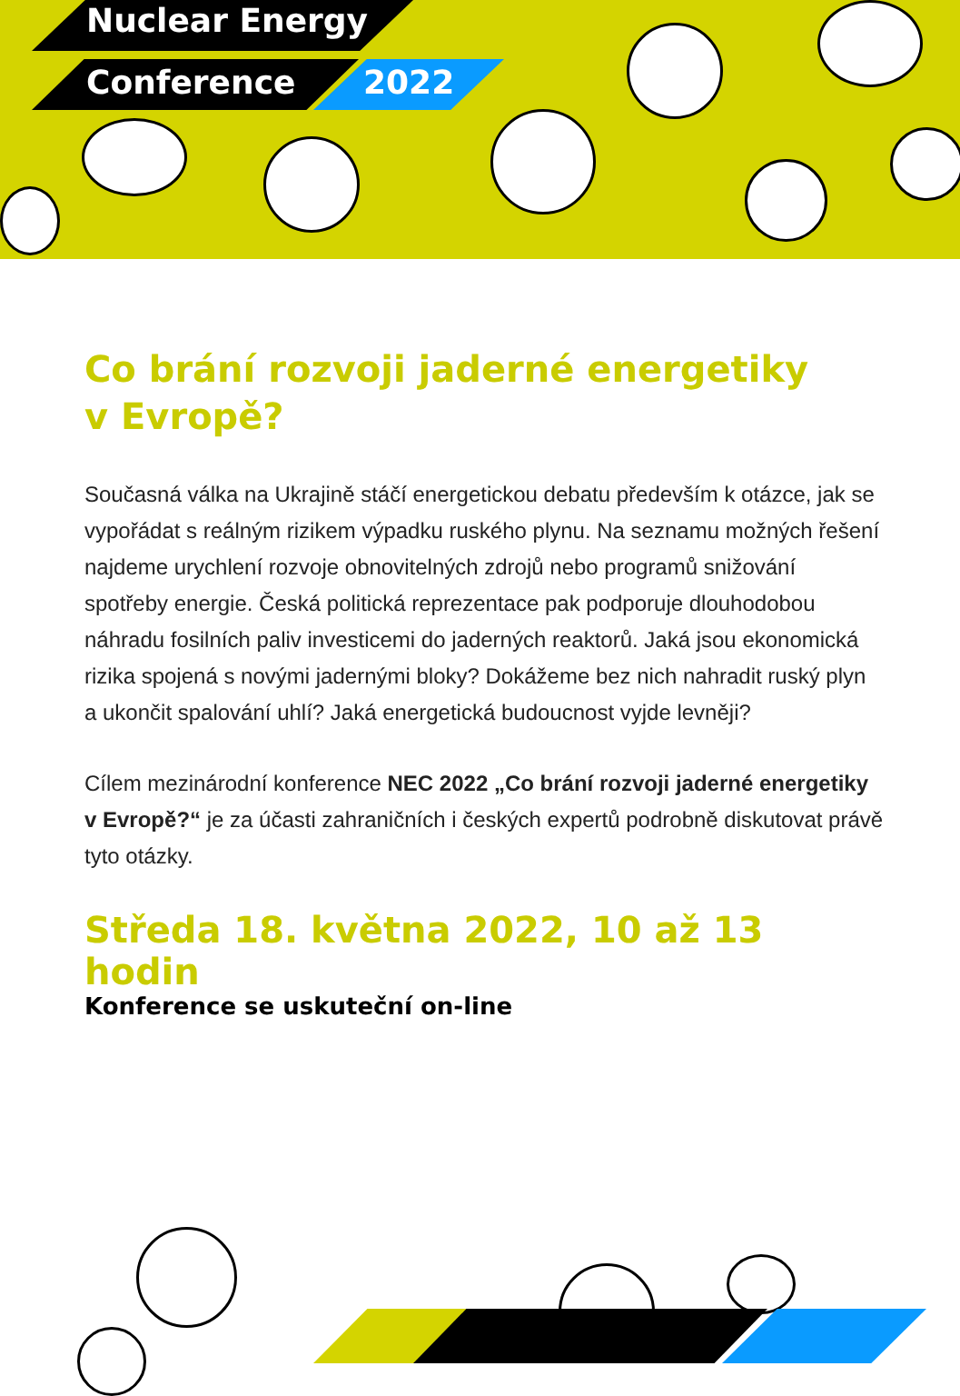Nuclear Energy
Conference 2022
Co brání rozvoji jaderné energetiky
v Evropě?
Současná válka na Ukrajině stáčí energetickou debatu především k otázce, jak se vypořádat s reálným rizikem výpadku ruského plynu. Na seznamu možných řešení najdeme urychlení rozvoje obnovitelných zdrojů nebo programů snižování spotřeby energie. Česká politická reprezentace pak podporuje dlouhodobou náhradu fosilních paliv investicemi do jaderných reaktorů. Jaká jsou ekonomická rizika spojená s novými jadernými bloky? Dokážeme bez nich nahradit ruský plyn a ukončit spalování uhlí? Jaká energetická budoucnost vyjde levněji?
Cílem mezinárodní konference NEC 2022 „Co brání rozvoji jaderné energetiky v Evropě?“ je za účasti zahraničních i českých expertů podrobně diskutovat právě tyto otázky.
Středa 18. května 2022, 10 až 13 hodin
Konference se uskuteční on-line